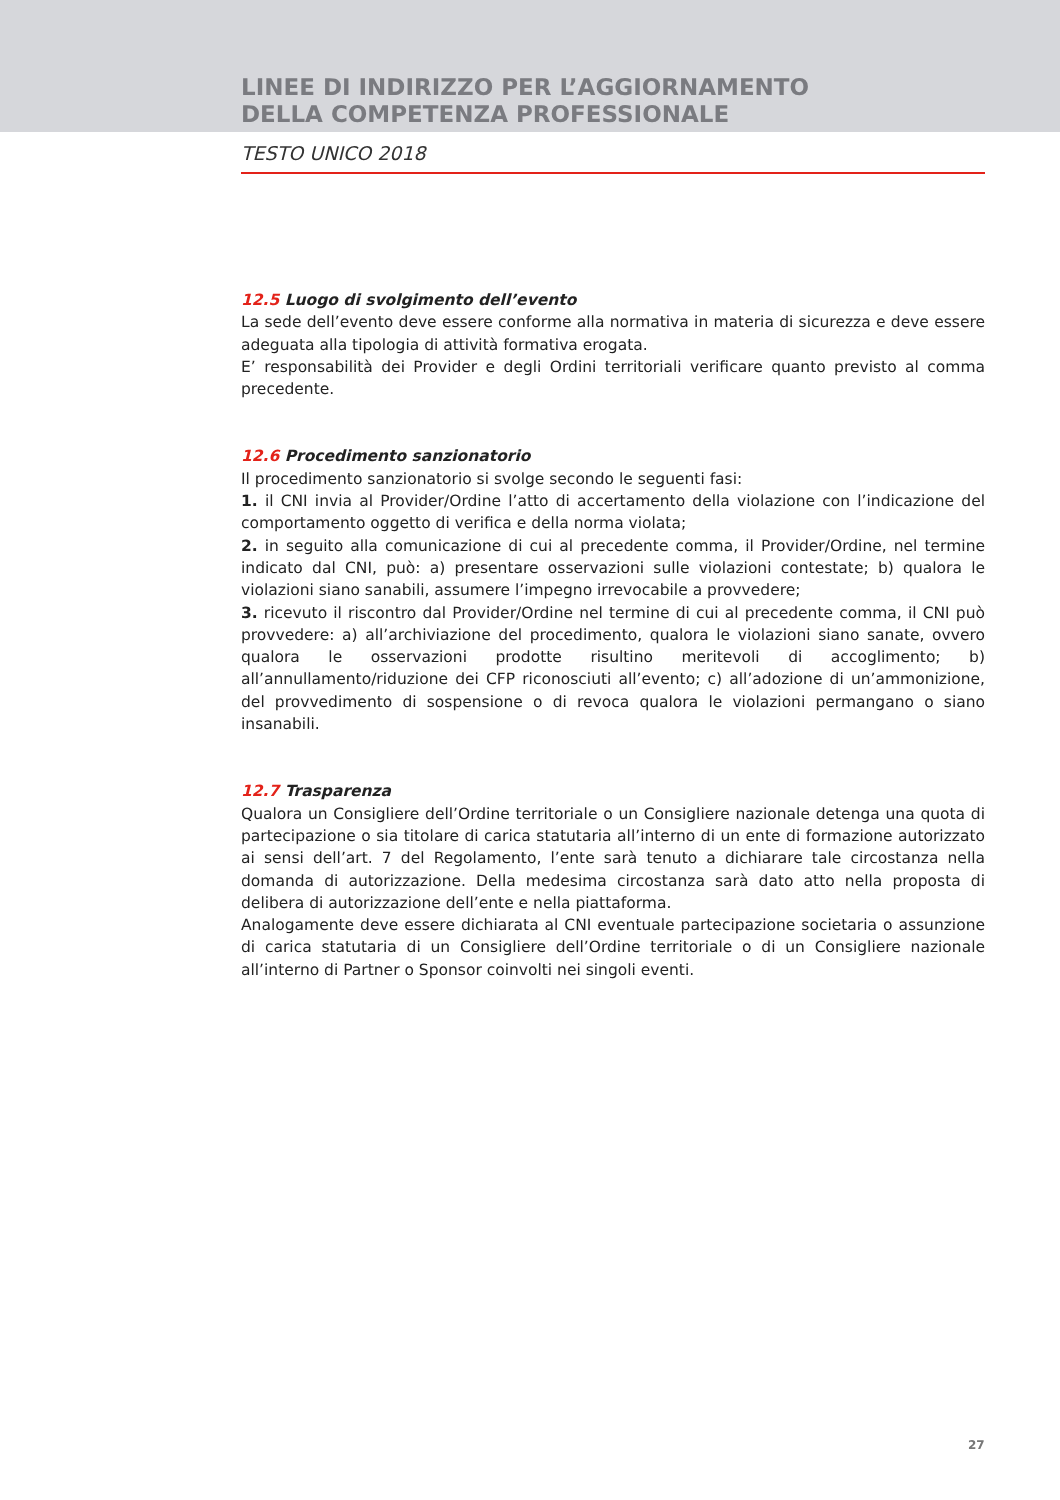LINEE DI INDIRIZZO PER L’AGGIORNAMENTO
DELLA COMPETENZA PROFESSIONALE
TESTO UNICO 2018
12.5 Luogo di svolgimento dell’evento
La sede dell’evento deve essere conforme alla normativa in materia di sicurezza e deve essere adeguata alla tipologia di attività formativa erogata.
E’ responsabilità dei Provider e degli Ordini territoriali verificare quanto previsto al comma precedente.
12.6 Procedimento sanzionatorio
Il procedimento sanzionatorio si svolge secondo le seguenti fasi:
1. il CNI invia al Provider/Ordine l’atto di accertamento della violazione con l’indicazione del comportamento oggetto di verifica e della norma violata;
2. in seguito alla comunicazione di cui al precedente comma, il Provider/Ordine, nel termine indicato dal CNI, può: a) presentare osservazioni sulle violazioni contestate; b) qualora le violazioni siano sanabili, assumere l’impegno irrevocabile a provvedere;
3. ricevuto il riscontro dal Provider/Ordine nel termine di cui al precedente comma, il CNI può provvedere: a) all’archiviazione del procedimento, qualora le violazioni siano sanate, ovvero qualora le osservazioni prodotte risultino meritevoli di accoglimento; b) all’annullamento/riduzione dei CFP riconosciuti all’evento; c) all’adozione di un’ammonizione, del provvedimento di sospensione o di revoca qualora le violazioni permangano o siano insanabili.
12.7 Trasparenza
Qualora un Consigliere dell’Ordine territoriale o un Consigliere nazionale detenga una quota di partecipazione o sia titolare di carica statutaria all’interno di un ente di formazione autorizzato ai sensi dell’art. 7 del Regolamento, l’ente sarà tenuto a dichiarare tale circostanza nella domanda di autorizzazione. Della medesima circostanza sarà dato atto nella proposta di delibera di autorizzazione dell’ente e nella piattaforma.
Analogamente deve essere dichiarata al CNI eventuale partecipazione societaria o assunzione di carica statutaria di un Consigliere dell’Ordine territoriale o di un Consigliere nazionale all’interno di Partner o Sponsor coinvolti nei singoli eventi.
27